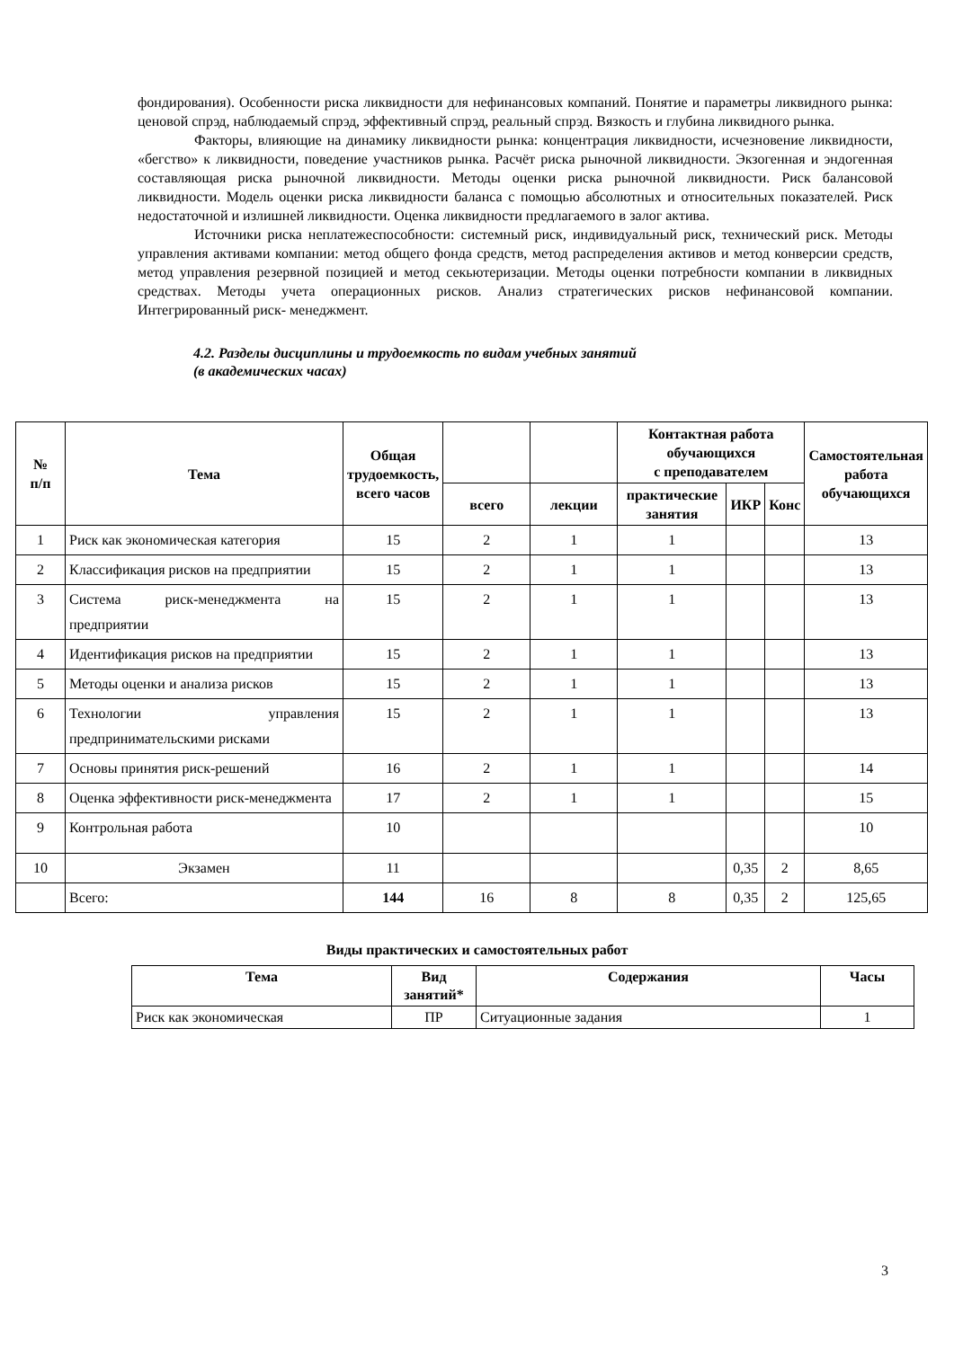фондирования). Особенности риска ликвидности для нефинансовых компаний. Понятие и параметры ликвидного рынка: ценовой спрэд, наблюдаемый спрэд, эффективный спрэд, реальный спрэд. Вязкость и глубина ликвидного рынка.
Факторы, влияющие на динамику ликвидности рынка: концентрация ликвидности, исчезновение ликвидности, «бегство» к ликвидности, поведение участников рынка. Расчёт риска рыночной ликвидности. Экзогенная и эндогенная составляющая риска рыночной ликвидности. Методы оценки риска рыночной ликвидности. Риск балансовой ликвидности. Модель оценки риска ликвидности баланса с помощью абсолютных и относительных показателей. Риск недостаточной и излишней ликвидности. Оценка ликвидности предлагаемого в залог актива.
Источники риска неплатежеспособности: системный риск, индивидуальный риск, технический риск. Методы управления активами компании: метод общего фонда средств, метод распределения активов и метод конверсии средств, метод управления резервной позицией и метод секьютеризации. Методы оценки потребности компании в ликвидных средствах. Методы учета операционных рисков. Анализ стратегических рисков нефинансовой компании. Интегрированный риск- менеджмент.
4.2. Разделы дисциплины и трудоемкость по видам учебных занятий
(в академических часах)
| № п/п | Тема | Общая трудоемкость, всего часов | | | Контактная работа обучающихся с преподавателем | | | Самостоятельная работа обучающихся |
| --- | --- | --- | --- | --- | --- | --- | --- | --- |
| | | | всего | лекции | практические занятия | ИКР | Конс | |
| 1 | Риск как экономическая категория | 15 | 2 | 1 | 1 | | | 13 |
| 2 | Классификация рисков на предприятии | 15 | 2 | 1 | 1 | | | 13 |
| 3 | Система риск-менеджмента на предприятии | 15 | 2 | 1 | 1 | | | 13 |
| 4 | Идентификация рисков на предприятии | 15 | 2 | 1 | 1 | | | 13 |
| 5 | Методы оценки и анализа рисков | 15 | 2 | 1 | 1 | | | 13 |
| 6 | Технологии управления предпринимательскими рисками | 15 | 2 | 1 | 1 | | | 13 |
| 7 | Основы принятия риск-решений | 16 | 2 | 1 | 1 | | | 14 |
| 8 | Оценка эффективности риск-менеджмента | 17 | 2 | 1 | 1 | | | 15 |
| 9 | Контрольная работа | 10 | | | | | | 10 |
| 10 | Экзамен | 11 | | | | 0,35 | 2 | 8,65 |
| | Всего: | 144 | 16 | 8 | 8 | 0,35 | 2 | 125,65 |
Виды практических и самостоятельных работ
| Тема | Вид занятий* | Содержания | Часы |
| --- | --- | --- | --- |
| Риск как экономическая | ПР | Ситуационные задания | 1 |
3